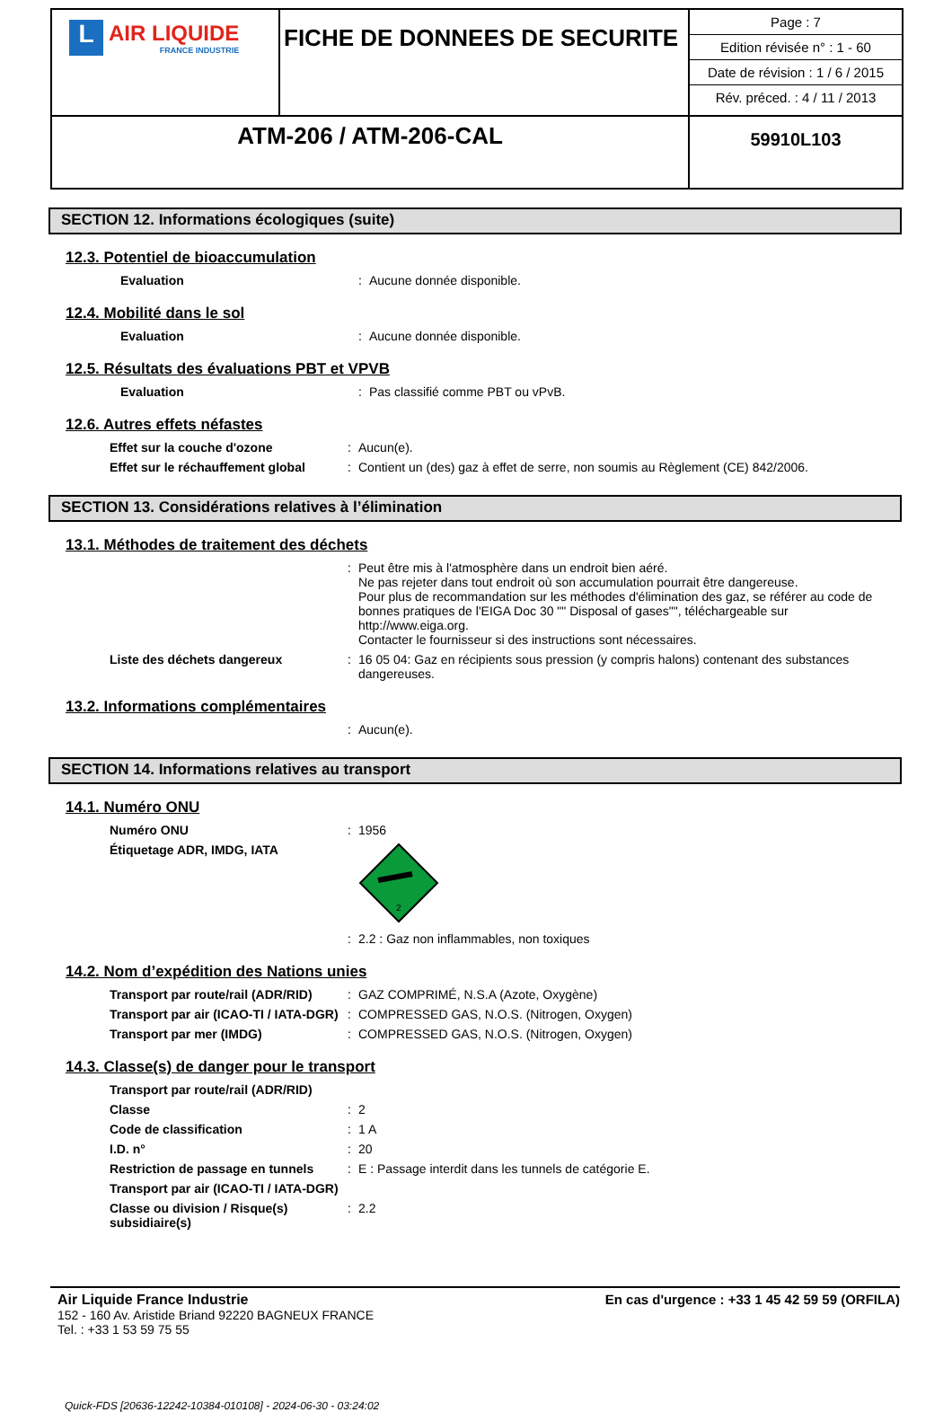| L AIR LIQUIDE FRANCE INDUSTRIE | FICHE DE DONNEES DE SECURITE | Page : 7 Edition révisée n° : 1 - 60 Date de révision : 1 / 6 / 2015 Rév. préced. : 4 / 11 / 2013 |
| ATM-206 / ATM-206-CAL | | 59910L103 |
SECTION 12. Informations écologiques (suite)
12.3. Potentiel de bioaccumulation
| Evaluation | : | Aucune donnée disponible. |
12.4. Mobilité dans le sol
| Evaluation | : | Aucune donnée disponible. |
12.5. Résultats des évaluations PBT et VPVB
| Evaluation | : | Pas classifié comme PBT ou vPvB. |
12.6. Autres effets néfastes
| Effet sur la couche d'ozone | : | Aucun(e). |
| Effet sur le réchauffement global | : | Contient un (des) gaz à effet de serre, non soumis au Règlement (CE) 842/2006. |
SECTION 13. Considérations relatives à l’élimination
13.1. Méthodes de traitement des déchets
| | : | Peut être mis à l'atmosphère dans un endroit bien aéré. Ne pas rejeter dans tout endroit où son accumulation pourrait être dangereuse. Pour plus de recommandation sur les méthodes d'élimination des gaz, se référer au code de bonnes pratiques de l'EIGA Doc 30 "" Disposal of gases"", téléchargeable sur http://www.eiga.org. Contacter le fournisseur si des instructions sont nécessaires. |
| Liste des déchets dangereux | : | 16 05 04: Gaz en récipients sous pression (y compris halons) contenant des substances dangereuses. |
13.2. Informations complémentaires
| | : | Aucun(e). |
SECTION 14. Informations relatives au transport
14.1. Numéro ONU
| Numéro ONU | : | 1956 |
| Étiquetage ADR, IMDG, IATA | | 2 |
| | : | 2.2 : Gaz non inflammables, non toxiques |
14.2. Nom d’expédition des Nations unies
| Transport par route/rail (ADR/RID) | : | GAZ COMPRIMÉ, N.S.A (Azote, Oxygène) |
| Transport par air (ICAO-TI / IATA-DGR) | : | COMPRESSED GAS, N.O.S. (Nitrogen, Oxygen) |
| Transport par mer (IMDG) | : | COMPRESSED GAS, N.O.S. (Nitrogen, Oxygen) |
14.3. Classe(s) de danger pour le transport
| Transport par route/rail (ADR/RID) | | |
| Classe | : | 2 |
| Code de classification | : | 1 A |
| I.D. n° | : | 20 |
| Restriction de passage en tunnels | : | E : Passage interdit dans les tunnels de catégorie E. |
| Transport par air (ICAO-TI / IATA-DGR) | | |
| Classe ou division / Risque(s) subsidiaire(s) | : | 2.2 |
Air Liquide France Industrie
152 - 160 Av. Aristide Briand 92220 BAGNEUX FRANCE
Tel. : +33 1 53 59 75 55
En cas d'urgence : +33 1 45 42 59 59 (ORFILA)
Quick-FDS [20636-12242-10384-010108] - 2024-06-30 - 03:24:02